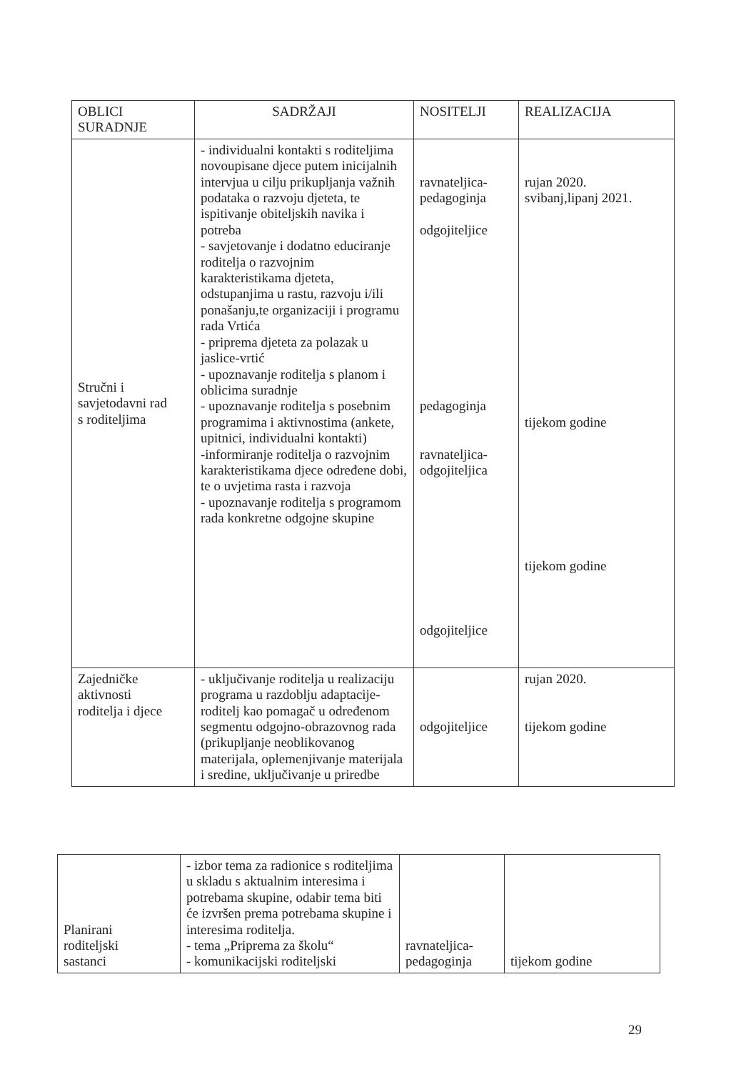| OBLICI SURADNJE | SADRŽAJI | NOSITELJI | REALIZACIJA |
| --- | --- | --- | --- |
| Stručni i savjetodavni rad s roditeljima | - individualni kontakti s roditeljima novoupisane djece putem inicijalnih intervjua u cilju prikupljanja važnih podataka o razvoju djeteta, te ispitivanje obiteljskih navika i potreba - savjetovanje i dodatno educiranje roditelja o razvojnim karakteristikama djeteta, odstupanjima u rastu, razvoju i/ili ponašanju,te organizaciji i programu rada Vrtića - priprema djeteta za polazak u jaslice-vrtić - upoznavanje roditelja s planom i oblicima suradnje - upoznavanje roditelja s posebnim programima i aktivnostima (ankete, upitnici, individualni kontakti) -informiranje roditelja o razvojnim karakteristikama djece određene dobi, te o uvjetima rasta i razvoja - upoznavanje roditelja s programom rada konkretne odgojne skupine | ravnateljica- pedagoginja odgojiteljice pedagoginja ravnateljica- odgojiteljica odgojiteljice | rujan 2020. svibanj,lipanj 2021. tijekom godine tijekom godine |
| Zajedničke aktivnosti roditelja i djece | - uključivanje roditelja u realizaciju programa u razdoblju adaptacije-roditelj kao pomagač u određenom segmentu odgojno-obrazovnog rada (prikupljanje neoblikovanog materijala, oplemenjivanje materijala i sredine, uključivanje u priredbe | odgojiteljice | rujan 2020. tijekom godine |
| Planirani roditeljski sastanci | - izbor tema za radionice s roditeljima u skladu s aktualnim interesima i potrebama skupine, odabir tema biti će izvršen prema potrebama skupine i interesima roditelja. - tema „Priprema za školu“ - komunikacijski roditeljski | ravnateljica- pedagoginja | tijekom godine |
29